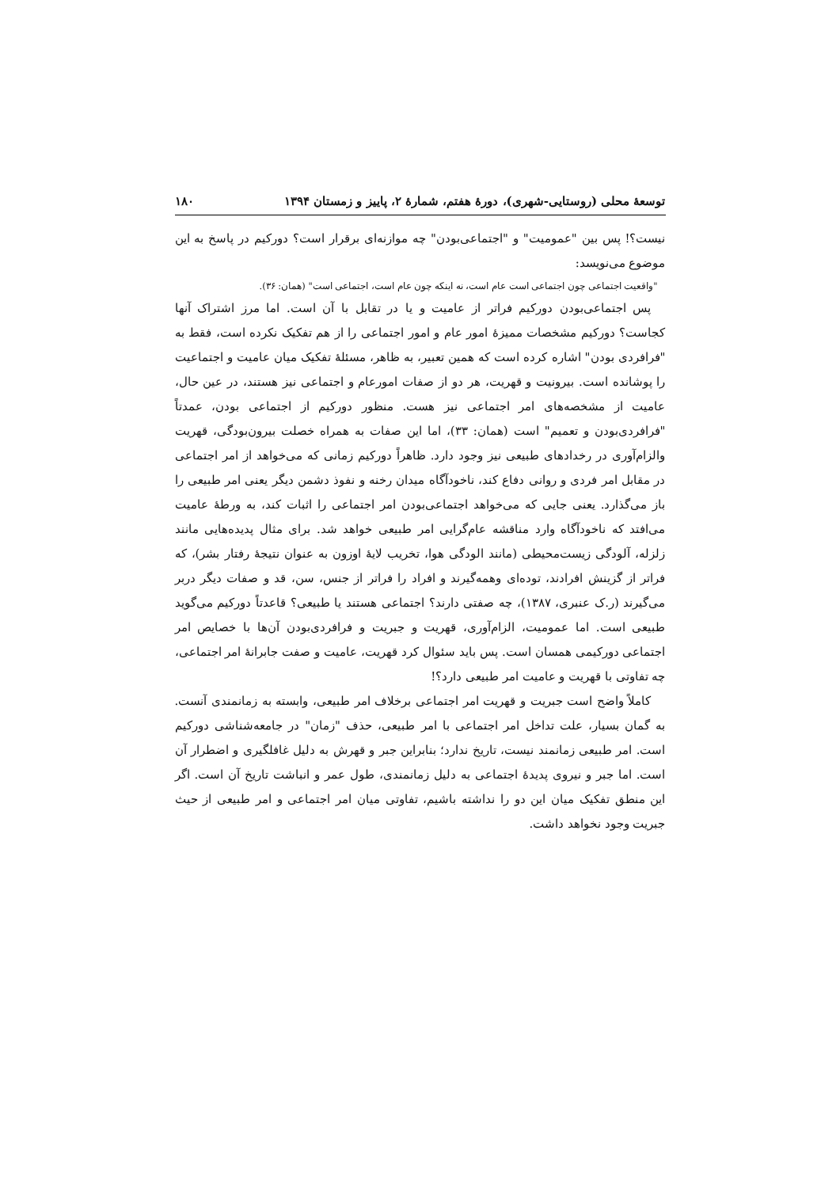توسعهٔ محلی (روستایی-شهری)، دورهٔ هفتم، شمارهٔ ۲، پاییز و زمستان ۱۳۹۴ ۱۸۰
نیست؟! پس بین "عمومیت" و "اجتماعی‌بودن" چه موازنه‌ای برقرار است؟ دورکیم در پاسخ به این موضوع می‌نویسد:
"واقعیت اجتماعی چون اجتماعی است عام است، نه اینکه چون عام است، اجتماعی است" (همان: ۳۶).
پس اجتماعی‌بودن دورکیم فراتر از عامیت و یا در تقابل با آن است. اما مرز اشتراک آنها کجاست؟ دورکیم مشخصات ممیزهٔ امور عام و امور اجتماعی را از هم تفکیک نکرده است، فقط به "فرافردی بودن" اشاره کرده است که همین تعبیر، به ظاهر، مسئلهٔ تفکیک میان عامیت و اجتماعیت را پوشانده است. بیرونیت و قهریت، هر دو از صفات امورعام و اجتماعی نیز هستند، در عین حال، عامیت از مشخصه‌های امر اجتماعی نیز هست. منظور دورکیم از اجتماعی بودن، عمدتاً "فرافردی‌بودن و تعمیم" است (همان: ۳۳)، اما این صفات به همراه خصلت بیرون‌بودگی، قهریت والزام‌آوری در رخدادهای طبیعی نیز وجود دارد. ظاهراً دورکیم زمانی که می‌خواهد از امر اجتماعی در مقابل امر فردی و روانی دفاع کند، ناخودآگاه میدان رخنه و نفوذ دشمن دیگر یعنی امر طبیعی را باز می‌گذارد. یعنی جایی که می‌خواهد اجتماعی‌بودن امر اجتماعی را اثبات کند، به ورطهٔ عامیت می‌افتد که ناخودآگاه وارد مناقشه عام‌گرایی امر طبیعی خواهد شد. برای مثال پدیده‌هایی مانند زلزله، آلودگی زیست‌محیطی (مانند الودگی هوا، تخریب لایهٔ اوزون به عنوان نتیجهٔ رفتار بشر)، که فراتر از گزینش افرادند، توده‌ای وهمه‌گیرند و افراد را فراتر از جنس، سن، قد و صفات دیگر دربر می‌گیرند (ر.ک عنبری، ۱۳۸۷)، چه صفتی دارند؟ اجتماعی هستند یا طبیعی؟ قاعدتاً دورکیم می‌گوید طبیعی است. اما عمومیت، الزام‌آوری، قهریت و جبریت و فرافردی‌بودن آن‌ها با خصایص امر اجتماعی دورکیمی همسان است. پس باید سئوال کرد قهریت، عامیت و صفت جابرانهٔ امر اجتماعی، چه تفاوتی با قهریت و عامیت امر طبیعی دارد؟!
کاملاً واضح است جبریت و قهریت امر اجتماعی برخلاف امر طبیعی، وابسته به زمانمندی آنست. به گمان بسیار، علت تداخل امر اجتماعی با امر طبیعی، حذف "زمان" در جامعه‌شناشی دورکیم است. امر طبیعی زمانمند نیست، تاریخ ندارد؛ بنابراین جبر و قهرش به دلیل غافلگیری و اضطرار آن است. اما جبر و نیروی پدیدهٔ اجتماعی به دلیل زمانمندی، طول عمر و انباشت تاریخ آن است. اگر این منطق تفکیک میان این دو را نداشته باشیم، تفاوتی میان امر اجتماعی و امر طبیعی از حیث جبریت وجود نخواهد داشت.